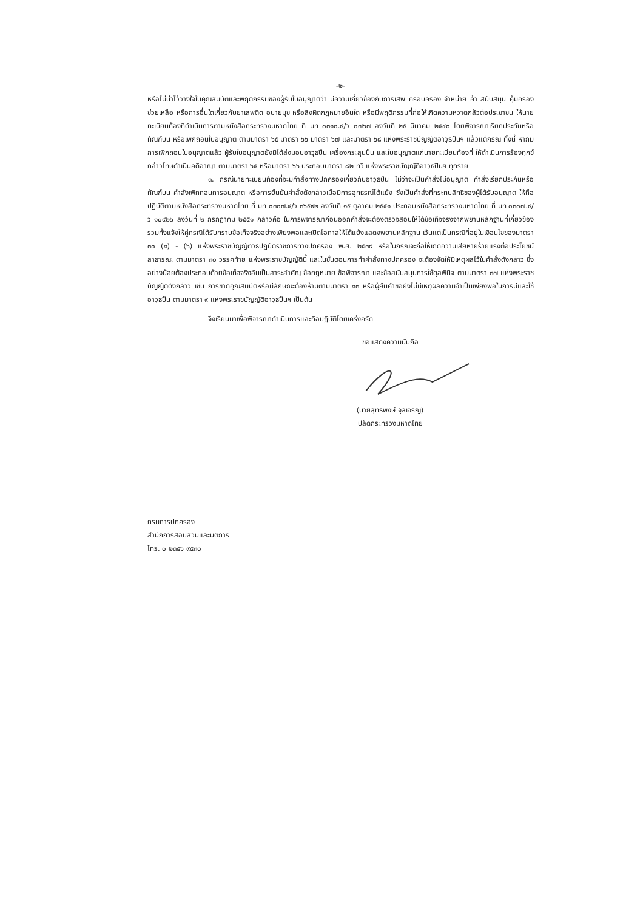-๒-
หรือไม่น่าไว้วางใจในคุณสมบัติและพฤติกรรมของผู้รับใบอนุญาตว่า มีความเกี่ยวข้องกับการเสพ ครอบครอง จำหน่าย ค้า สนับสนุน คุ้มครอง ช่วยเหลือ หรือการอื่นใดเกี่ยวกับยาเสพติด อบายมุข หรือสิ่งผิดกฎหมายอื่นใด หรือมีพฤติกรรมที่ก่อให้เกิดความหวาดกลัวต่อประชาชน ให้นายทะเบียนท้องที่ดำเนินการตามหนังสือกระทรวงมหาดไทย ที่ มท ๐๓๑๐.๔/ว ๐๗๖๗ ลงวันที่ ๒๕ มีนาคม ๒๕๔๐ โดยพิจารณาเรียกประกันหรือทัณฑ์บน หรือเพิกถอนใบอนุญาต ตามมาตรา ๖๕ มาตรา ๖๖ มาตรา ๖๗ และมาตรา ๖๘ แห่งพระราชบัญญัติอาวุธปืนฯ แล้วแต่กรณี ทั้งนี้ หากมีการเพิกถอนใบอนุญาตแล้ว ผู้รับใบอนุญาตยังมิได้ส่งมอบอาวุธปืน เครื่องกระสุนปืน และใบอนุญาตแก่นายทะเบียนท้องที่ ให้ดำเนินการร้องทุกข์กล่าวโทษดำเนินคดีอาญา ตามมาตรา ๖๕ หรือมาตรา ๖๖ ประกอบมาตรา ๘๒ ทวิ แห่งพระราชบัญญัติอาวุธปืนฯ ทุกราย
๓. กรณีนายทะเบียนท้องที่จะมีคำสั่งทางปกครองเกี่ยวกับอาวุธปืน ไม่ว่าจะเป็นคำสั่งไม่อนุญาต คำสั่งเรียกประกันหรือทัณฑ์บน คำสั่งเพิกถอนการอนุญาต หรือการยืนยันคำสั่งดังกล่าวเมื่อมีการอุทธรณ์โต้แย้ง ซึ่งเป็นคำสั่งที่กระทบสิทธิของผู้ได้รับอนุญาต ให้ถือปฏิบัติตามหนังสือกระทรวงมหาดไทย ที่ มท ๐๓๐๗.๔/ว ๓๖๕๙๒ ลงวันที่ ๑๕ ตุลาคม ๒๕๕๑ ประกอบหนังสือกระทรวงมหาดไทย ที่ มท ๐๓๐๗.๔/ว ๑๐๙๒๖ ลงวันที่ ๒ กรกฎาคม ๒๕๕๑ กล่าวคือ ในการพิจารณาก่อนออกคำสั่งจะต้องตรวจสอบให้ได้ข้อเท็จจริงจากพยานหลักฐานที่เกี่ยวข้อง รวมทั้งแจ้งให้คู่กรณีได้รับทราบข้อเท็จจริงอย่างเพียงพอและเปิดโอกาสให้โต้แย้งแสดงพยานหลักฐาน เว้นแต่เป็นกรณีที่อยู่ในเงื่อนไขของมาตรา ๓๐ (๑) - (๖) แห่งพระราชบัญญัติวิธีปฏิบัติราชการทางปกครอง พ.ศ. ๒๕๓๙ หรือในกรณีจะก่อให้เกิดความเสียหายร้ายแรงต่อประโยชน์สาธารณะ ตามมาตรา ๓๐ วรรคท้าย แห่งพระราชบัญญัตินี้ และในขั้นตอนการทำคำสั่งทางปกครอง จะต้องจัดให้มีเหตุผลไว้ในคำสั่งดังกล่าว ซึ่งอย่างน้อยต้องประกอบด้วยข้อเท็จจริงอันเป็นสาระสำคัญ ข้อกฎหมาย ข้อพิจารณา และข้อสนับสนุนการใช้ดุลพินิจ ตามมาตรา ๓๗ แห่งพระราชบัญญัติดังกล่าว เช่น การขาดคุณสมบัติหรือมีลักษณะต้องห้ามตามมาตรา ๑๓ หรือผู้ยื่นคำขอยังไม่มีเหตุผลความจำเป็นเพียงพอในการมีและใช้อาวุธปืน ตามมาตรา ๙ แห่งพระราชบัญญัติอาวุธปืนฯ เป็นต้น
จึงเรียนมาเพื่อพิจารณาดำเนินการและถือปฏิบัติโดยเคร่งครัด
ขอแสดงความนับถือ
(นายสุทธิพงษ์ จุลเจริญ)
ปลัดกระทรวงมหาดไทย
กรมการปกครอง
สำนักการสอบสวนและนิติการ
โทร. ๐ ๒๓๕๖ ๙๕๓๐